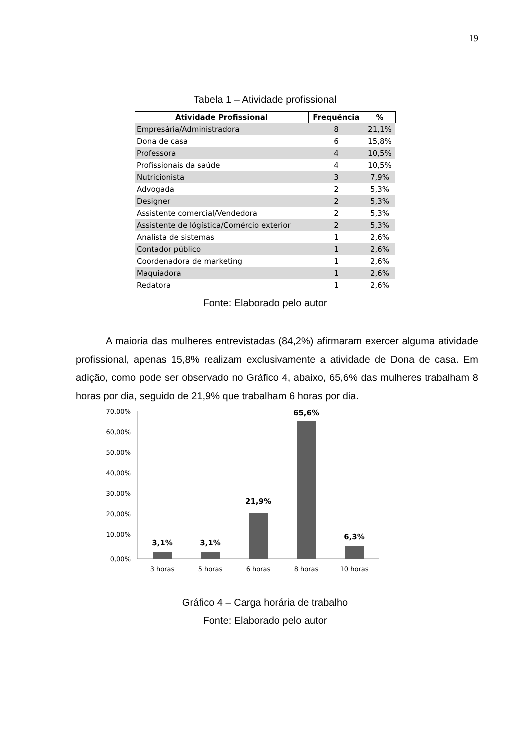19
Tabela 1 – Atividade profissional
| Atividade Profissional | Frequência | % |
| --- | --- | --- |
| Empresária/Administradora | 8 | 21,1% |
| Dona de casa | 6 | 15,8% |
| Professora | 4 | 10,5% |
| Profissionais da saúde | 4 | 10,5% |
| Nutricionista | 3 | 7,9% |
| Advogada | 2 | 5,3% |
| Designer | 2 | 5,3% |
| Assistente comercial/Vendedora | 2 | 5,3% |
| Assistente de lógística/Comércio exterior | 2 | 5,3% |
| Analista de sistemas | 1 | 2,6% |
| Contador público | 1 | 2,6% |
| Coordenadora de marketing | 1 | 2,6% |
| Maquiadora | 1 | 2,6% |
| Redatora | 1 | 2,6% |
Fonte: Elaborado pelo autor
A maioria das mulheres entrevistadas (84,2%) afirmaram exercer alguma atividade profissional, apenas 15,8% realizam exclusivamente a atividade de Dona de casa. Em adição, como pode ser observado no Gráfico 4, abaixo, 65,6% das mulheres trabalham 8 horas por dia, seguido de 21,9% que trabalham 6 horas por dia.
70,00%
60,00%
50,00%
40,00%
30,00%
20,00%
10,00%
0,00%
3,1%
3,1%
21,9%
65,6%
6,3%
3 horas
5 horas
6 horas
8 horas
10 horas
Gráfico 4 – Carga horária de trabalho
Fonte: Elaborado pelo autor